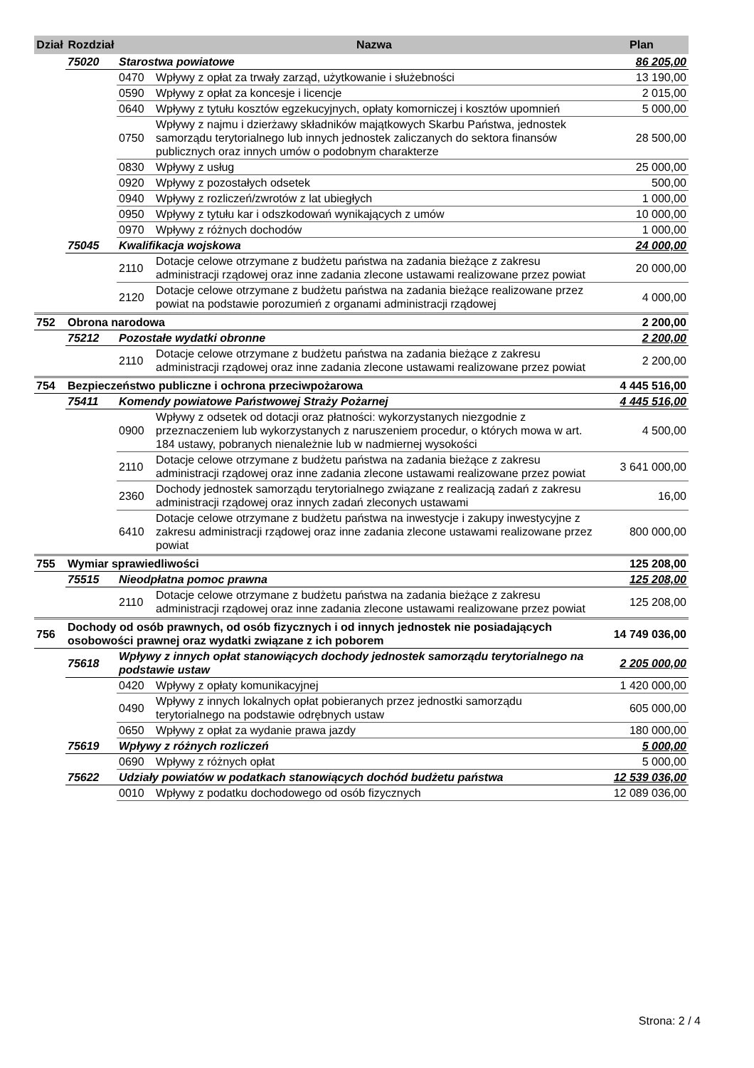| Dział | Rozdział | | Nazwa | Plan |
| --- | --- | --- | --- | --- |
| | 75020 | Starostwa powiatowe | | 86 205,00 |
| | | 0470 | Wpływy z opłat za trwały zarząd, użytkowanie i służebności | 13 190,00 |
| | | 0590 | Wpływy z opłat za koncesje i licencje | 2 015,00 |
| | | 0640 | Wpływy z tytułu kosztów egzekucyjnych, opłaty komorniczej i kosztów upomnień | 5 000,00 |
| | | 0750 | Wpływy z najmu i dzierżawy składników majątkowych Skarbu Państwa, jednostek samorządu terytorialnego lub innych jednostek zaliczanych do sektora finansów publicznych oraz innych umów o podobnym charakterze | 28 500,00 |
| | | 0830 | Wpływy z usług | 25 000,00 |
| | | 0920 | Wpływy z pozostałych odsetek | 500,00 |
| | | 0940 | Wpływy z rozliczeń/zwrotów z lat ubiegłych | 1 000,00 |
| | | 0950 | Wpływy z tytułu kar i odszkodowań wynikających z umów | 10 000,00 |
| | | 0970 | Wpływy z różnych dochodów | 1 000,00 |
| | 75045 | Kwalifikacja wojskowa | | 24 000,00 |
| | | 2110 | Dotacje celowe otrzymane z budżetu państwa na zadania bieżące z zakresu administracji rządowej oraz inne zadania zlecone ustawami realizowane przez powiat | 20 000,00 |
| | | 2120 | Dotacje celowe otrzymane z budżetu państwa na zadania bieżące realizowane przez powiat na podstawie porozumień z organami administracji rządowej | 4 000,00 |
| 752 | Obrona narodowa | | | 2 200,00 |
| | 75212 | Pozostałe wydatki obronne | | 2 200,00 |
| | | 2110 | Dotacje celowe otrzymane z budżetu państwa na zadania bieżące z zakresu administracji rządowej oraz inne zadania zlecone ustawami realizowane przez powiat | 2 200,00 |
| 754 | Bezpieczeństwo publiczne i ochrona przeciwpożarowa | | | 4 445 516,00 |
| | 75411 | Komendy powiatowe Państwowej Straży Pożarnej | | 4 445 516,00 |
| | | 0900 | Wpływy z odsetek od dotacji oraz płatności: wykorzystanych niezgodnie z przeznaczeniem lub wykorzystanych z naruszeniem procedur, o których mowa w art. 184 ustawy, pobranych nienależnie lub w nadmiernej wysokości | 4 500,00 |
| | | 2110 | Dotacje celowe otrzymane z budżetu państwa na zadania bieżące z zakresu administracji rządowej oraz inne zadania zlecone ustawami realizowane przez powiat | 3 641 000,00 |
| | | 2360 | Dochody jednostek samorządu terytorialnego związane z realizacją zadań z zakresu administracji rządowej oraz innych zadań zleconych ustawami | 16,00 |
| | | 6410 | Dotacje celowe otrzymane z budżetu państwa na inwestycje i zakupy inwestycyjne z zakresu administracji rządowej oraz inne zadania zlecone ustawami realizowane przez powiat | 800 000,00 |
| 755 | Wymiar sprawiedliwości | | | 125 208,00 |
| | 75515 | Nieodpłatna pomoc prawna | | 125 208,00 |
| | | 2110 | Dotacje celowe otrzymane z budżetu państwa na zadania bieżące z zakresu administracji rządowej oraz inne zadania zlecone ustawami realizowane przez powiat | 125 208,00 |
| 756 | Dochody od osób prawnych, od osób fizycznych i od innych jednostek nie posiadających osobowości prawnej oraz wydatki związane z ich poborem | | | 14 749 036,00 |
| | 75618 | Wpływy z innych opłat stanowiących dochody jednostek samorządu terytorialnego na podstawie ustaw | | 2 205 000,00 |
| | | 0420 | Wpływy z opłaty komunikacyjnej | 1 420 000,00 |
| | | 0490 | Wpływy z innych lokalnych opłat pobieranych przez jednostki samorządu terytorialnego na podstawie odrębnych ustaw | 605 000,00 |
| | | 0650 | Wpływy z opłat za wydanie prawa jazdy | 180 000,00 |
| | 75619 | Wpływy z różnych rozliczeń | | 5 000,00 |
| | | 0690 | Wpływy z różnych opłat | 5 000,00 |
| | 75622 | Udziały powiatów w podatkach stanowiących dochód budżetu państwa | | 12 539 036,00 |
| | | 0010 | Wpływy z podatku dochodowego od osób fizycznych | 12 089 036,00 |
Strona: 2 / 4